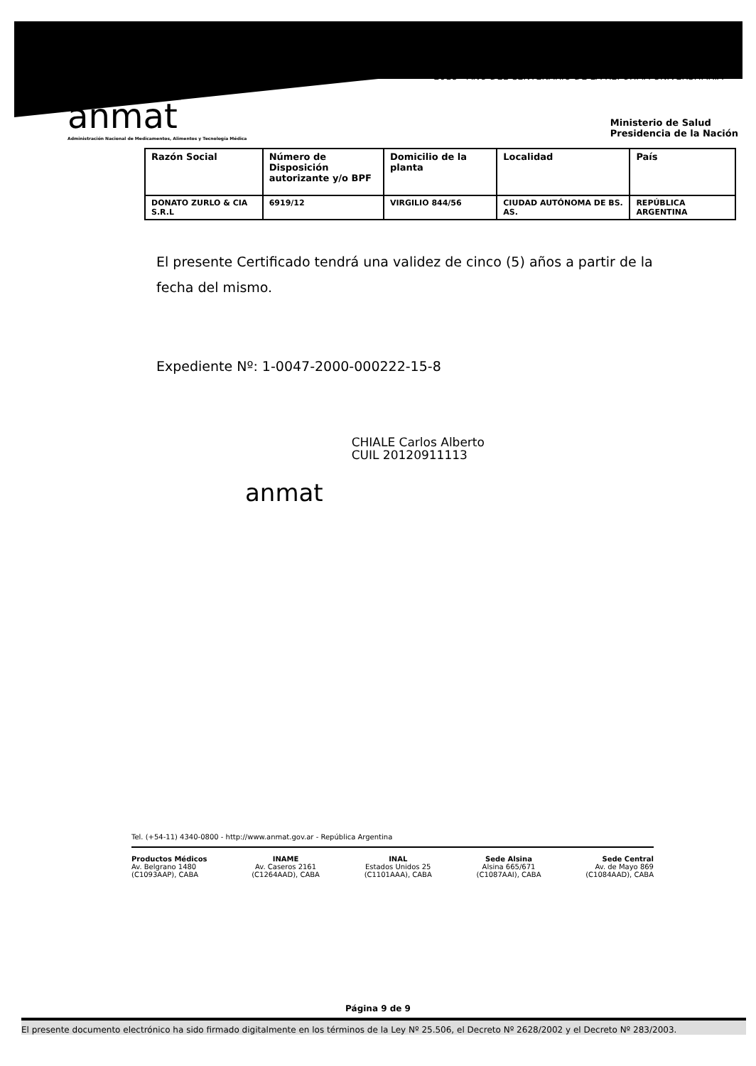"2018 - AÑO DEL CENTENARIO DE LA REFORMA UNIVERSITARIA"
anmat
Administración Nacional de Medicamentos, Alimentos y Tecnología Médica
Ministerio de Salud
Presidencia de la Nación
| Razón Social | Número de Disposición autorizante y/o BPF | Domicilio de la planta | Localidad | País |
| --- | --- | --- | --- | --- |
| DONATO ZURLO & CIA S.R.L | 6919/12 | VIRGILIO 844/56 | CIUDAD AUTÓNOMA DE BS. AS. | REPÚBLICA ARGENTINA |
El presente Certificado tendrá una validez de cinco (5) años a partir de la fecha del mismo.
Expediente Nº: 1-0047-2000-000222-15-8
anmat
CHIALE Carlos Alberto
CUIL 20120911113
Tel. (+54-11) 4340-0800 - http://www.anmat.gov.ar - República Argentina
Productos Médicos
Av. Belgrano 1480
(C1093AAP), CABA
INAME
Av. Caseros 2161
(C1264AAD), CABA
INAL
Estados Unidos 25
(C1101AAA), CABA
Sede Alsina
Alsina 665/671
(C1087AAI), CABA
Sede Central
Av. de Mayo 869
(C1084AAD), CABA
Página 9 de 9
El presente documento electrónico ha sido firmado digitalmente en los términos de la Ley Nº 25.506, el Decreto Nº 2628/2002 y el Decreto Nº 283/2003.